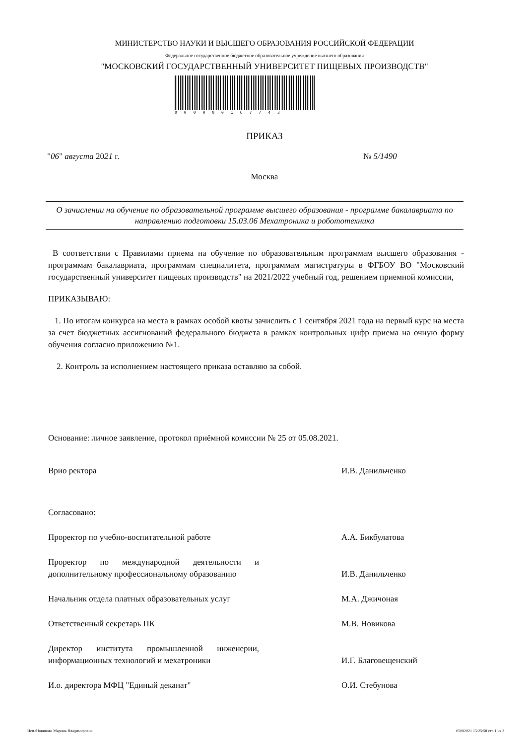МИНИСТЕРСТВО НАУКИ И ВЫСШЕГО ОБРАЗОВАНИЯ РОССИЙСКОЙ ФЕДЕРАЦИИ
Федеральное государственное бюджетное образовательное учреждение высшего образования
"МОСКОВСКИЙ ГОСУДАРСТВЕННЫЙ УНИВЕРСИТЕТ ПИЩЕВЫХ ПРОИЗВОДСТВ"
000000167743
ПРИКАЗ
"06" августа 2021 г. № 5/1490
Москва
О зачислении на обучение по образовательной программе высшего образования - программе бакалавриата по направлению подготовки 15.03.06 Мехатроника и робототехника
В соответствии с Правилами приема на обучение по образовательным программам высшего образования - программам бакалавриата, программам специалитета, программам магистратуры в ФГБОУ ВО "Московский государственный университет пищевых производств" на 2021/2022 учебный год, решением приемной комиссии,
ПРИКАЗЫВАЮ:
1. По итогам конкурса на места в рамках особой квоты зачислить с 1 сентября 2021 года на первый курс на места за счет бюджетных ассигнований федерального бюджета в рамках контрольных цифр приема на очную форму обучения согласно приложению №1.
2. Контроль за исполнением настоящего приказа оставляю за собой.
Основание: личное заявление, протокол приёмной комиссии № 25 от 05.08.2021.
Врио ректора И.В. Данильченко
Согласовано:
Проректор по учебно-воспитательной работе А.А. Бикбулатова
Проректор по международной деятельности и дополнительному профессиональному образованию
И.В. Данильченко
Начальник отдела платных образовательных услуг
М.А. Джичоная
Ответственный секретарь ПК М.В. Новикова
Директор института промышленной инженерии, информационных технологий и мехатроники
И.Г. Благовещенский
И.о. директора МФЦ "Единый деканат" О.И. Стебунова
Исп.:Новикова Марина Владимировна
05082021 15:25:58 стр.1 из 2